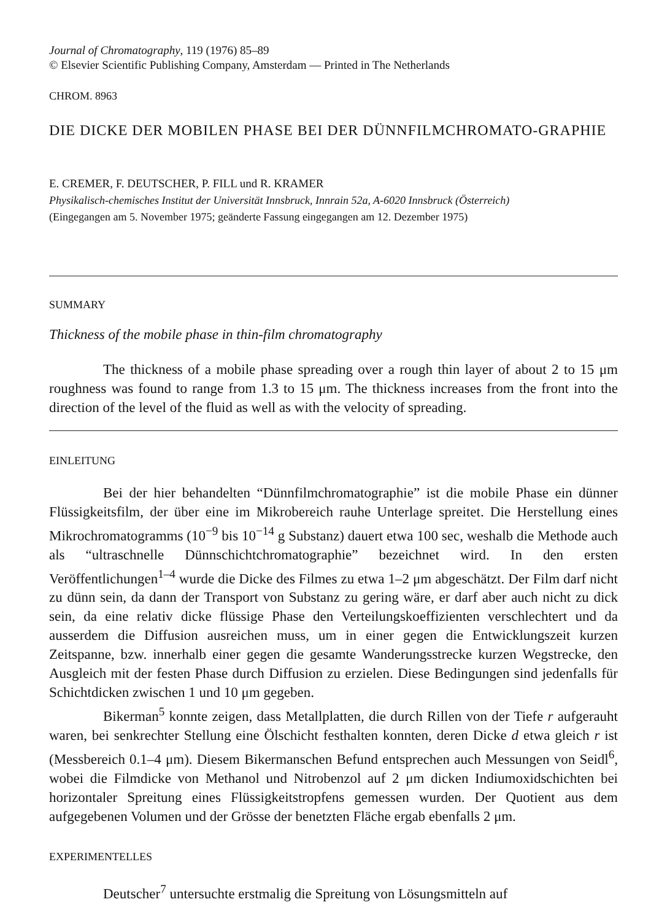Journal of Chromatography, 119 (1976) 85–89
© Elsevier Scientific Publishing Company, Amsterdam — Printed in The Netherlands
CHROM. 8963
DIE DICKE DER MOBILEN PHASE BEI DER DÜNNFILMCHROMATO-GRAPHIE
E. CREMER, F. DEUTSCHER, P. FILL und R. KRAMER
Physikalisch-chemisches Institut der Universität Innsbruck, Innrain 52a, A-6020 Innsbruck (Österreich)
(Eingegangen am 5. November 1975; geänderte Fassung eingegangen am 12. Dezember 1975)
SUMMARY
Thickness of the mobile phase in thin-film chromatography
The thickness of a mobile phase spreading over a rough thin layer of about 2 to 15 μm roughness was found to range from 1.3 to 15 μm. The thickness increases from the front into the direction of the level of the fluid as well as with the velocity of spreading.
EINLEITUNG
Bei der hier behandelten “Dünnfilmchromatographie” ist die mobile Phase ein dünner Flüssigkeitsfilm, der über eine im Mikrobereich rauhe Unterlage spreitet. Die Herstellung eines Mikrochromatogramms (10<sup>−9</sup> bis 10<sup>−14</sup> g Substanz) dauert etwa 100 sec, weshalb die Methode auch als “ultraschnelle Dünnschichtchromatographie” bezeichnet wird. In den ersten Veröffentlichungen<sup>1–4</sup> wurde die Dicke des Filmes zu etwa 1–2 μm abgeschätzt. Der Film darf nicht zu dünn sein, da dann der Transport von Substanz zu gering wäre, er darf aber auch nicht zu dick sein, da eine relativ dicke flüssige Phase den Verteilungskoeffizienten verschlechtert und da ausserdem die Diffusion ausreichen muss, um in einer gegen die Entwicklungszeit kurzen Zeitspanne, bzw. innerhalb einer gegen die gesamte Wanderungsstrecke kurzen Wegstrecke, den Ausgleich mit der festen Phase durch Diffusion zu erzielen. Diese Bedingungen sind jedenfalls für Schichtdicken zwischen 1 und 10 μm gegeben.
Bikerman<sup>5</sup> konnte zeigen, dass Metallplatten, die durch Rillen von der Tiefe r aufgerauht waren, bei senkrechter Stellung eine Ölschicht festhalten konnten, deren Dicke d etwa gleich r ist (Messbereich 0.1–4 μm). Diesem Bikermanschen Befund entsprechen auch Messungen von Seidl<sup>6</sup>, wobei die Filmdicke von Methanol und Nitrobenzol auf 2 μm dicken Indiumoxidschichten bei horizontaler Spreitung eines Flüssigkeitstropfens gemessen wurden. Der Quotient aus dem aufgegebenen Volumen und der Grösse der benetzten Fläche ergab ebenfalls 2 μm.
EXPERIMENTELLES
Deutscher<sup>7</sup> untersuchte erstmalig die Spreitung von Lösungsmitteln auf